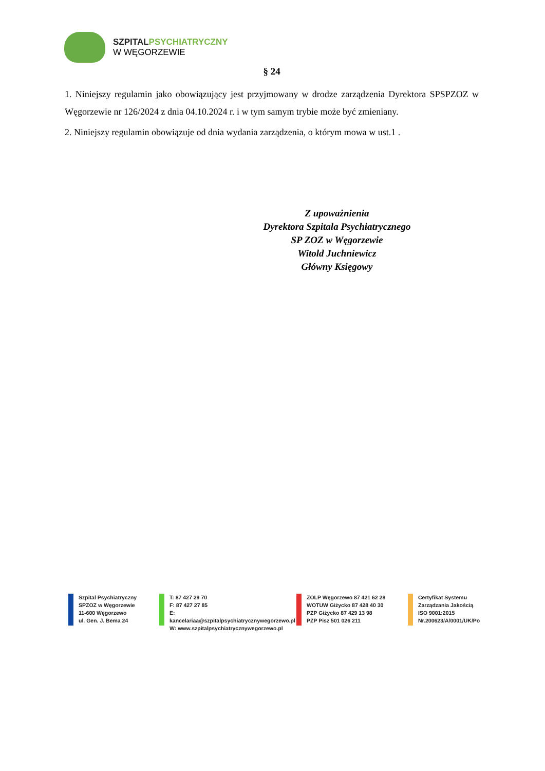SZPITAL PSYCHIATRYCZNY
W WĘGORZEWIE
§ 24
1. Niniejszy regulamin jako obowiązujący jest przyjmowany w drodze zarządzenia Dyrektora SPSPZOZ w Węgorzewie nr 126/2024 z dnia 04.10.2024 r. i w tym samym trybie może być zmieniany.
2. Niniejszy regulamin obowiązuje od dnia wydania zarządzenia, o którym mowa w ust.1 .
Z upoważnienia
Dyrektora Szpitala Psychiatrycznego
SP ZOZ w Węgorzewie
Witold Juchniewicz
Główny Księgowy
Szpital Psychiatryczny
SPZOZ w Węgorzewie
11-600 Węgorzewo
ul. Gen. J. Bema 24
T: 87 427 29 70
F: 87 427 27 85
E: kancelariaa@szpitalpsychiatrycznywegorzewo.pl
W: www.szpitalpsychiatrycznywegorzewo.pl
ZOLP Węgorzewo 87 421 62 28
WOTUW Giżycko 87 428 40 30
PZP Giżycko 87 429 13 98
PZP Pisz 501 026 211
Certyfikat Systemu
Zarządzania Jakością
ISO 9001:2015
Nr.200623/A/0001/UK/Po